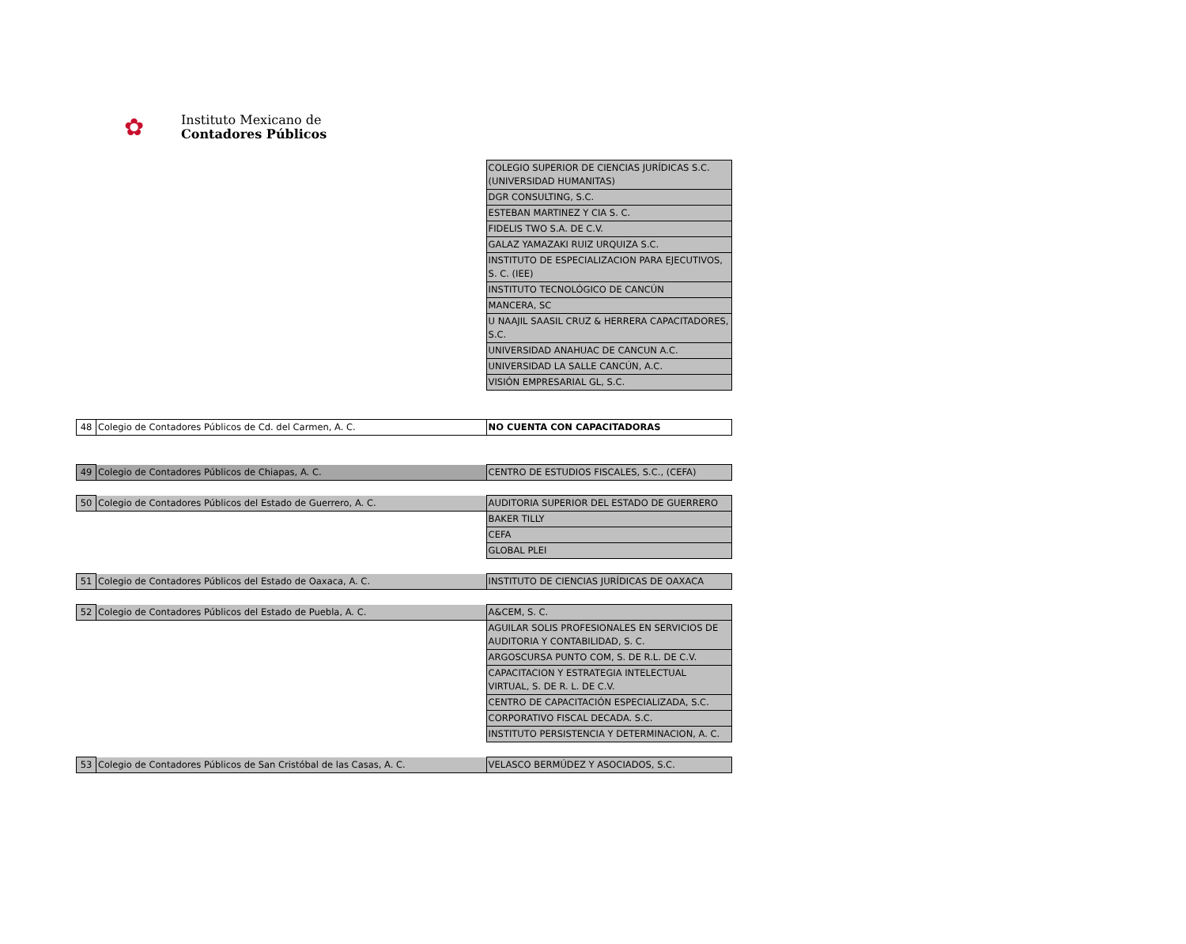✿
Instituto Mexicano de
Contadores Públicos
| | | COLEGIO SUPERIOR DE CIENCIAS JURÍDICAS S.C. (UNIVERSIDAD HUMANITAS) |
| | | DGR CONSULTING, S.C. |
| | | ESTEBAN MARTINEZ Y CIA S. C. |
| | | FIDELIS TWO S.A. DE C.V. |
| | | GALAZ YAMAZAKI RUIZ URQUIZA S.C. |
| | | INSTITUTO DE ESPECIALIZACION PARA EJECUTIVOS, S. C. (IEE) |
| | | INSTITUTO TECNOLÓGICO DE CANCÚN |
| | | MANCERA, SC |
| | | U NAAJIL SAASIL CRUZ & HERRERA CAPACITADORES, S.C. |
| | | UNIVERSIDAD ANAHUAC DE CANCUN A.C. |
| | | UNIVERSIDAD LA SALLE CANCÚN, A.C. |
| | | VISIÓN EMPRESARIAL GL, S.C. |
| 48 | Colegio de Contadores Públicos de Cd. del Carmen, A. C. | NO CUENTA CON CAPACITADORAS |
| 49 | Colegio de Contadores Públicos de Chiapas, A. C. | CENTRO DE ESTUDIOS FISCALES, S.C., (CEFA) |
| 50 | Colegio de Contadores Públicos del Estado de Guerrero, A. C. | AUDITORIA SUPERIOR DEL ESTADO DE GUERRERO |
| | | BAKER TILLY |
| | | CEFA |
| | | GLOBAL PLEI |
| 51 | Colegio de Contadores Públicos del Estado de Oaxaca, A. C. | INSTITUTO DE CIENCIAS JURÍDICAS DE OAXACA |
| 52 | Colegio de Contadores Públicos del Estado de Puebla, A. C. | A&CEM, S. C. |
| | | AGUILAR SOLIS PROFESIONALES EN SERVICIOS DE AUDITORIA Y CONTABILIDAD, S. C. |
| | | ARGOSCURSA PUNTO COM, S. DE R.L. DE C.V. |
| | | CAPACITACION Y ESTRATEGIA INTELECTUAL VIRTUAL, S. DE R. L. DE C.V. |
| | | CENTRO DE CAPACITACIÓN ESPECIALIZADA, S.C. |
| | | CORPORATIVO FISCAL DECADA. S.C. |
| | | INSTITUTO PERSISTENCIA Y DETERMINACION, A. C. |
| 53 | Colegio de Contadores Públicos de San Cristóbal de las Casas, A. C. | VELASCO BERMÚDEZ Y ASOCIADOS, S.C. |